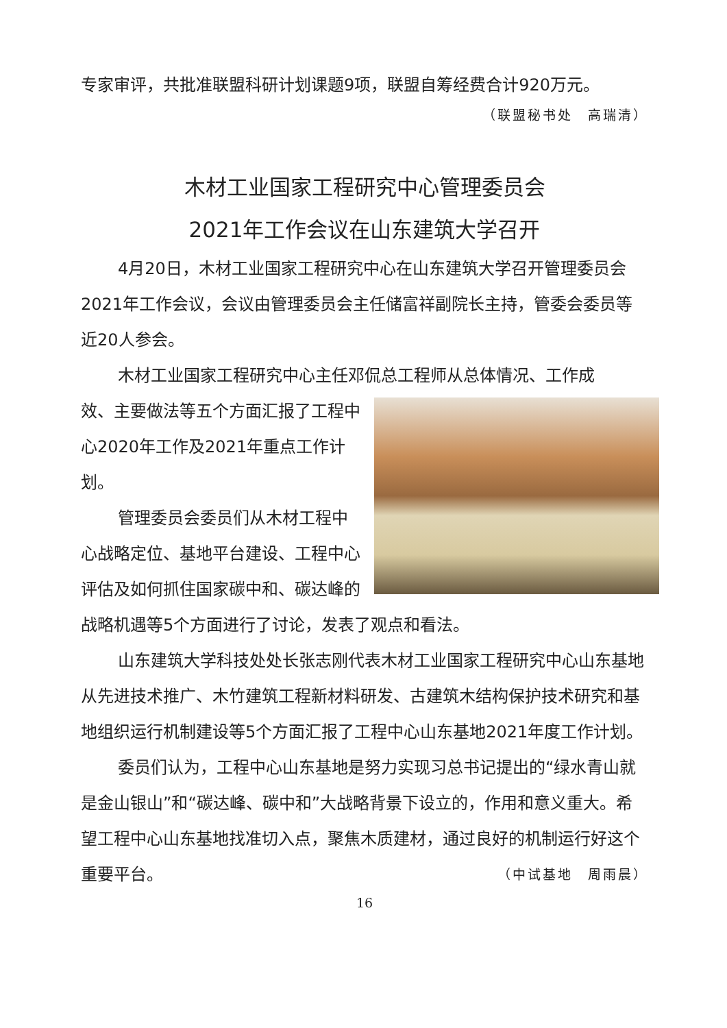专家审评，共批准联盟科研计划课题9项，联盟自筹经费合计920万元。
（联盟秘书处　高瑞清）
木材工业国家工程研究中心管理委员会
2021年工作会议在山东建筑大学召开
4月20日，木材工业国家工程研究中心在山东建筑大学召开管理委员会2021年工作会议，会议由管理委员会主任储富祥副院长主持，管委会委员等近20人参会。
木材工业国家工程研究中心主任邓侃总工程师从总体情况、工作成
效、主要做法等五个方面汇报了工程中心2020年工作及2021年重点工作计划。
管理委员会委员们从木材工程中心战略定位、基地平台建设、工程中心评估及如何抓住国家碳中和、碳达峰的战略机遇等5个方面进行了讨论，发表了观点和看法。
山东建筑大学科技处处长张志刚代表木材工业国家工程研究中心山东基地从先进技术推广、木竹建筑工程新材料研发、古建筑木结构保护技术研究和基地组织运行机制建设等5个方面汇报了工程中心山东基地2021年度工作计划。
委员们认为，工程中心山东基地是努力实现习总书记提出的“绿水青山就是金山银山”和“碳达峰、碳中和”大战略背景下设立的，作用和意义重大。希望工程中心山东基地找准切入点，聚焦木质建材，通过良好的机制运行好这个重要平台。 （中试基地　周雨晨）
16